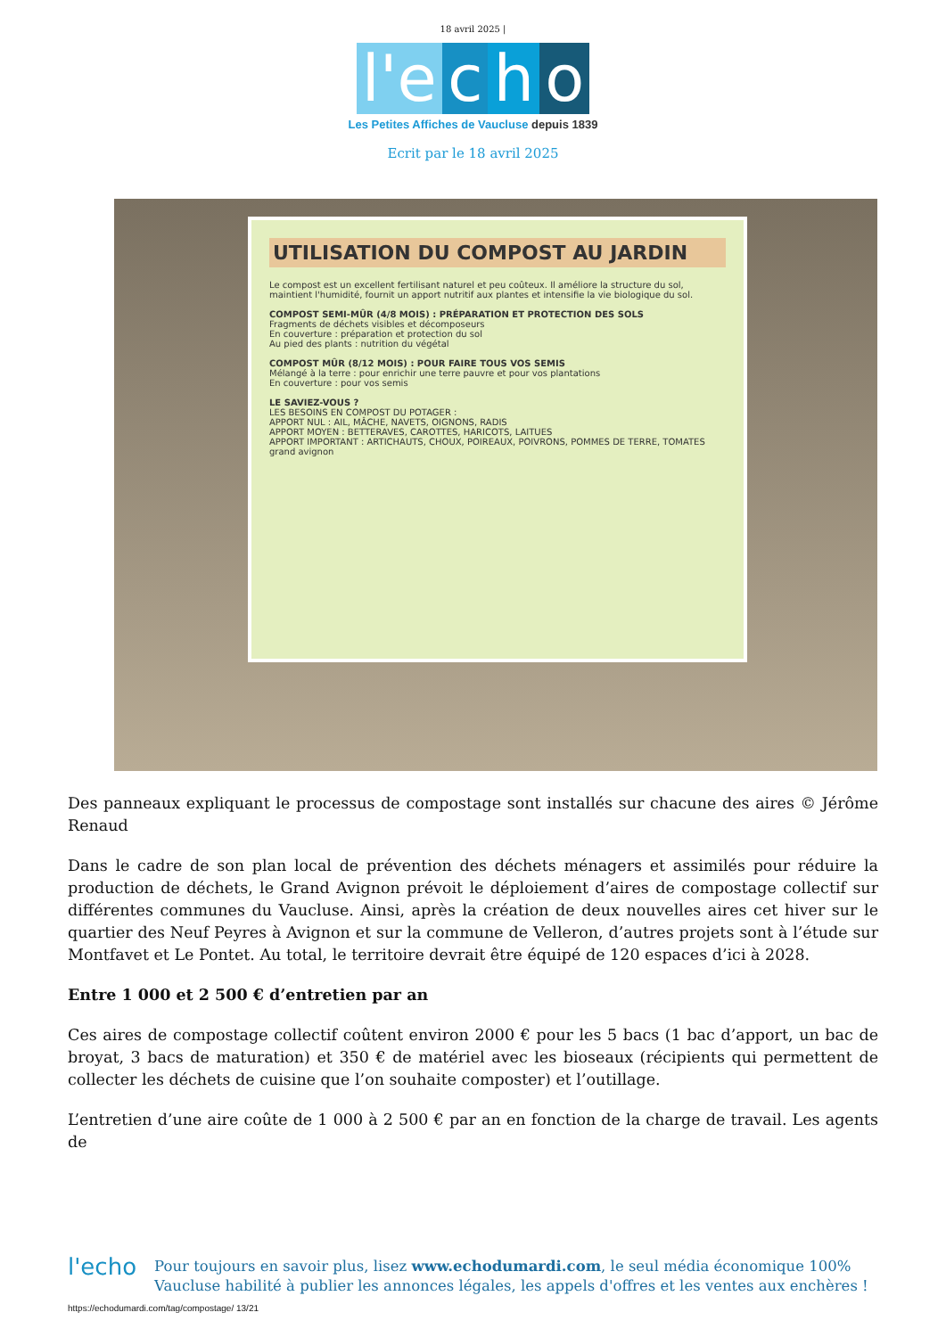18 avril 2025 |
l'e c h o
Les Petites Affiches de Vaucluse depuis 1839
Ecrit par le 18 avril 2025
UTILISATION DU COMPOST AU JARDIN
Le compost est un excellent fertilisant naturel et peu coûteux. Il améliore la structure du sol, maintient l'humidité, fournit un apport nutritif aux plantes et intensifie la vie biologique du sol.
COMPOST SEMI-MÛR (4/8 MOIS) : PRÉPARATION ET PROTECTION DES SOLS
Fragments de déchets visibles et décomposeurs
En couverture : préparation et protection du sol
Au pied des plants : nutrition du végétal
COMPOST MÛR (8/12 MOIS) : POUR FAIRE TOUS VOS SEMIS
Mélangé à la terre : pour enrichir une terre pauvre et pour vos plantations
En couverture : pour vos semis
LE SAVIEZ-VOUS ?
LES BESOINS EN COMPOST DU POTAGER :
APPORT NUL : AIL, MÂCHE, NAVETS, OIGNONS, RADIS
APPORT MOYEN : BETTERAVES, CAROTTES, HARICOTS, LAITUES
APPORT IMPORTANT : ARTICHAUTS, CHOUX, POIREAUX, POIVRONS, POMMES DE TERRE, TOMATES
grand avignon
Des panneaux expliquant le processus de compostage sont installés sur chacune des aires © Jérôme Renaud
Dans le cadre de son plan local de prévention des déchets ménagers et assimilés pour réduire la production de déchets, le Grand Avignon prévoit le déploiement d’aires de compostage collectif sur différentes communes du Vaucluse. Ainsi, après la création de deux nouvelles aires cet hiver sur le quartier des Neuf Peyres à Avignon et sur la commune de Velleron, d’autres projets sont à l’étude sur Montfavet et Le Pontet. Au total, le territoire devrait être équipé de 120 espaces d’ici à 2028.
Entre 1 000 et 2 500 € d’entretien par an
Ces aires de compostage collectif coûtent environ 2000 € pour les 5 bacs (1 bac d’apport, un bac de broyat, 3 bacs de maturation) et 350 € de matériel avec les bioseaux (récipients qui permettent de collecter les déchets de cuisine que l’on souhaite composter) et l’outillage.
L’entretien d’une aire coûte de 1 000 à 2 500 € par an en fonction de la charge de travail. Les agents de
l'echo
Pour toujours en savoir plus, lisez www.echodumardi.com, le seul média économique 100% Vaucluse habilité à publier les annonces légales, les appels d'offres et les ventes aux enchères !
https://echodumardi.com/tag/compostage/ 13/21